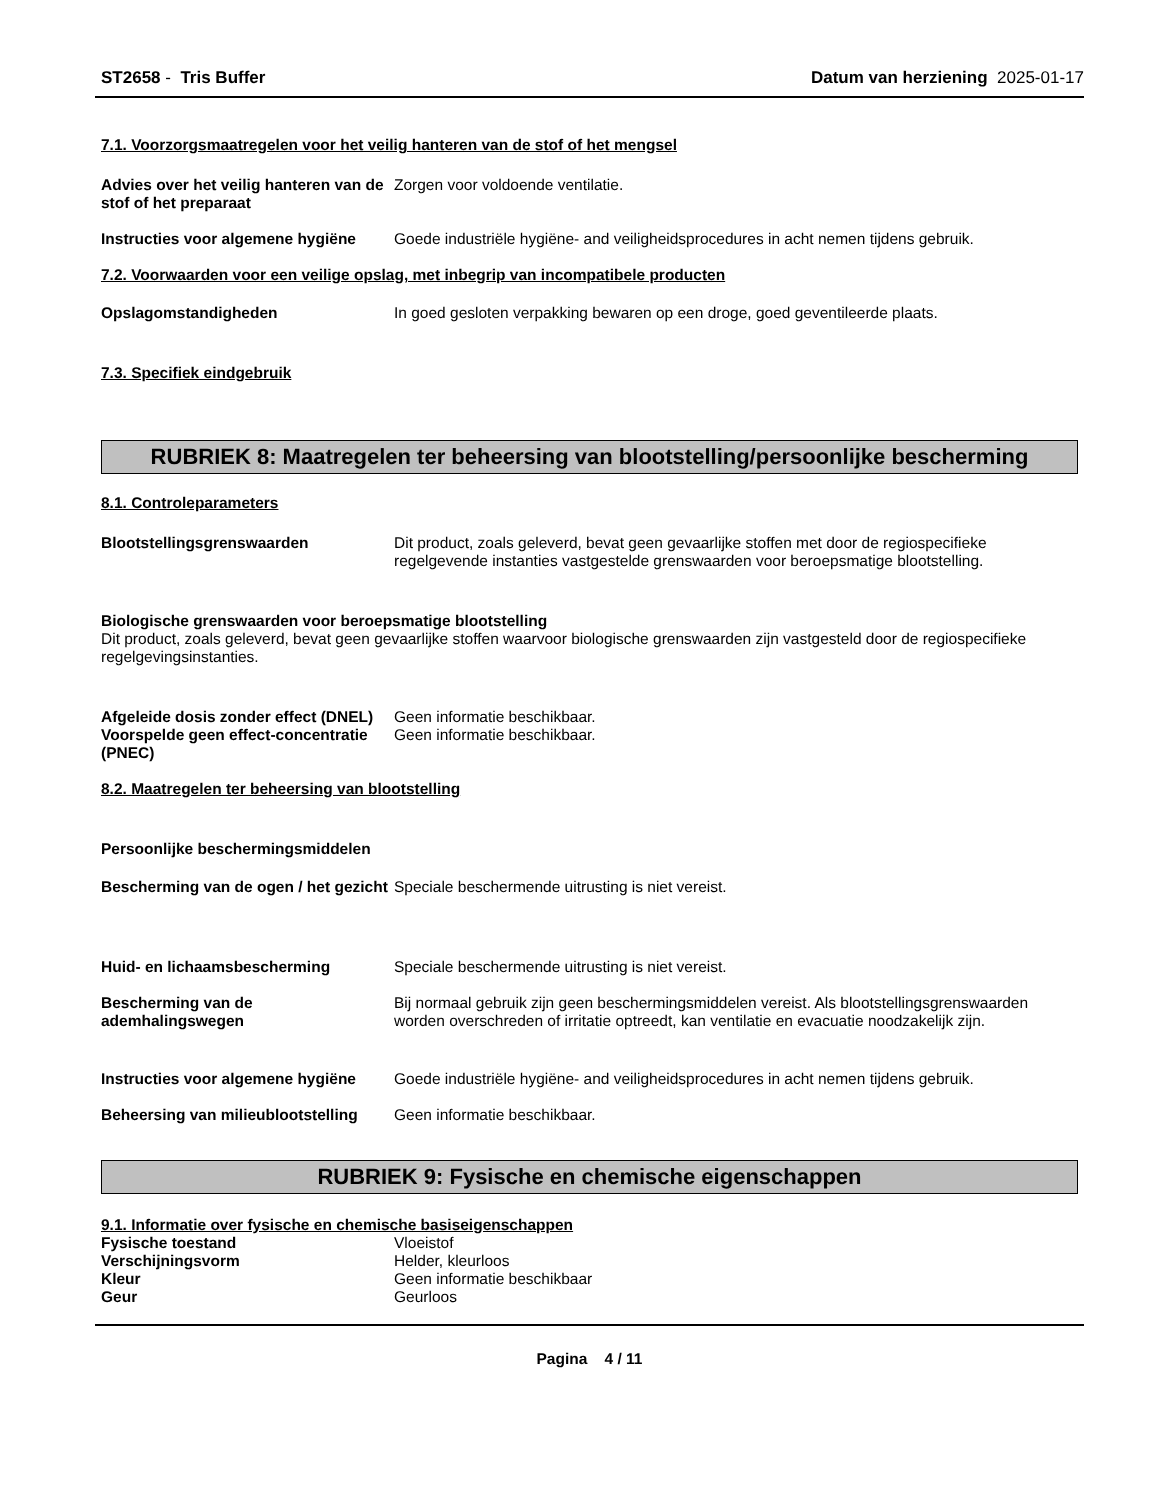ST2658 - Tris Buffer Datum van herziening 2025-01-17
7.1. Voorzorgsmaatregelen voor het veilig hanteren van de stof of het mengsel
Advies over het veilig hanteren van de stof of het preparaat
Zorgen voor voldoende ventilatie.
Instructies voor algemene hygiëne
Goede industriële hygiëne- and veiligheidsprocedures in acht nemen tijdens gebruik.
7.2. Voorwaarden voor een veilige opslag, met inbegrip van incompatibele producten
Opslagomstandigheden In goed gesloten verpakking bewaren op een droge, goed geventileerde plaats.
7.3. Specifiek eindgebruik
RUBRIEK 8: Maatregelen ter beheersing van blootstelling/persoonlijke bescherming
8.1. Controleparameters
Blootstellingsgrenswaarden Dit product, zoals geleverd, bevat geen gevaarlijke stoffen met door de regiospecifieke regelgevende instanties vastgestelde grenswaarden voor beroepsmatige blootstelling.
Biologische grenswaarden voor beroepsmatige blootstelling
Dit product, zoals geleverd, bevat geen gevaarlijke stoffen waarvoor biologische grenswaarden zijn vastgesteld door de regiospecifieke regelgevingsinstanties.
Afgeleide dosis zonder effect (DNEL)
Geen informatie beschikbaar.
Voorspelde geen effect-concentratie (PNEC)
Geen informatie beschikbaar.
8.2. Maatregelen ter beheersing van blootstelling
Persoonlijke beschermingsmiddelen
Bescherming van de ogen / het gezicht
Speciale beschermende uitrusting is niet vereist.
Huid- en lichaamsbescherming Speciale beschermende uitrusting is niet vereist.
Bescherming van de ademhalingswegen
Bij normaal gebruik zijn geen beschermingsmiddelen vereist. Als blootstellingsgrenswaarden worden overschreden of irritatie optreedt, kan ventilatie en evacuatie noodzakelijk zijn.
Instructies voor algemene hygiëne
Goede industriële hygiëne- and veiligheidsprocedures in acht nemen tijdens gebruik.
Beheersing van milieublootstelling
Geen informatie beschikbaar.
RUBRIEK 9: Fysische en chemische eigenschappen
9.1. Informatie over fysische en chemische basiseigenschappen
Fysische toestand Vloeistof
Verschijningsvorm Helder, kleurloos
Kleur Geen informatie beschikbaar
Geur Geurloos
Pagina 4 / 11